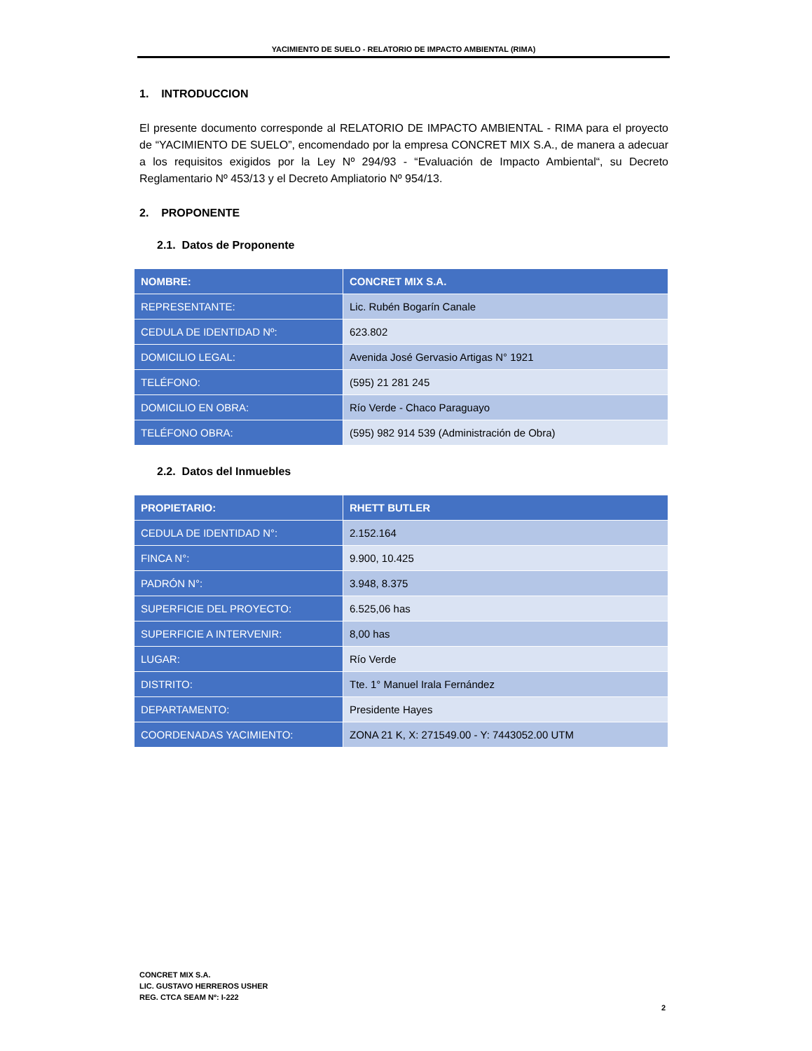YACIMIENTO DE SUELO - RELATORIO DE IMPACTO AMBIENTAL (RIMA)
1. INTRODUCCION
El presente documento corresponde al RELATORIO DE IMPACTO AMBIENTAL - RIMA para el proyecto de “YACIMIENTO DE SUELO”, encomendado por la empresa CONCRET MIX S.A., de manera a adecuar a los requisitos exigidos por la Ley Nº 294/93 - “Evaluación de Impacto Ambiental“, su Decreto Reglamentario Nº 453/13 y el Decreto Ampliatorio Nº 954/13.
2. PROPONENTE
2.1. Datos de Proponente
| NOMBRE: | CONCRET MIX S.A. |
| REPRESENTANTE: | Lic. Rubén Bogarín Canale |
| CEDULA DE IDENTIDAD Nº: | 623.802 |
| DOMICILIO LEGAL: | Avenida José Gervasio Artigas N° 1921 |
| TELÉFONO: | (595) 21 281 245 |
| DOMICILIO EN OBRA: | Río Verde - Chaco Paraguayo |
| TELÉFONO OBRA: | (595) 982 914 539 (Administración de Obra) |
2.2. Datos del Inmuebles
| PROPIETARIO: | RHETT BUTLER |
| CEDULA DE IDENTIDAD N°: | 2.152.164 |
| FINCA N°: | 9.900, 10.425 |
| PADRÓN N°: | 3.948, 8.375 |
| SUPERFICIE DEL PROYECTO: | 6.525,06 has |
| SUPERFICIE A INTERVENIR: | 8,00 has |
| LUGAR: | Río Verde |
| DISTRITO: | Tte. 1° Manuel Irala Fernández |
| DEPARTAMENTO: | Presidente Hayes |
| COORDENADAS YACIMIENTO: | ZONA 21 K, X: 271549.00 - Y: 7443052.00 UTM |
CONCRET MIX S.A.
LIC. GUSTAVO HERREROS USHER
REG. CTCA SEAM Nº: I-222
2